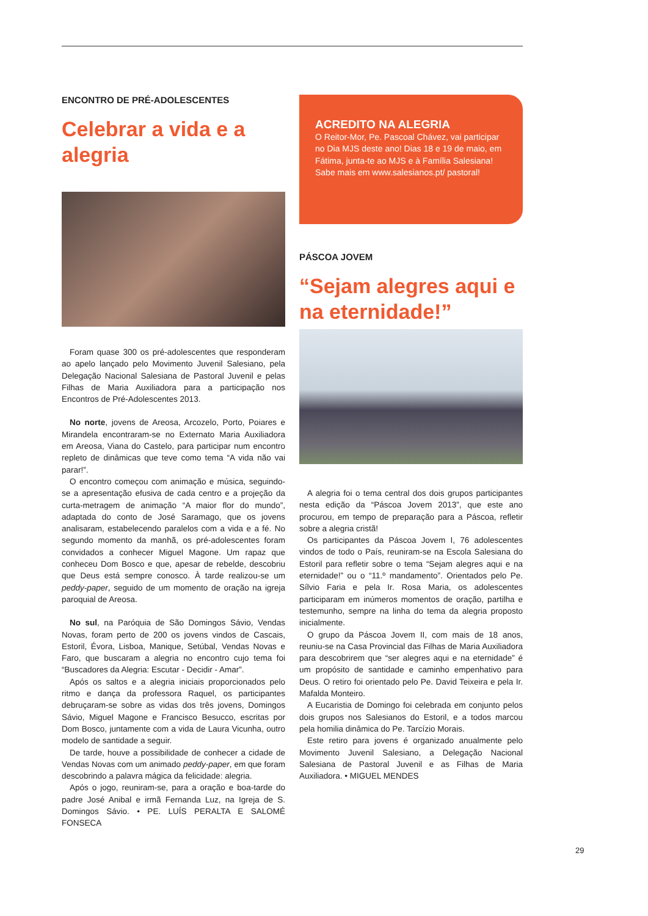ENCONTRO DE PRÉ-ADOLESCENTES
Celebrar a vida e a alegria
Foram quase 300 os pré-adolescentes que responderam ao apelo lançado pelo Movimento Juvenil Salesiano, pela Delegação Nacional Salesiana de Pastoral Juvenil e pelas Filhas de Maria Auxiliadora para a participação nos Encontros de Pré-Adolescentes 2013.
No norte, jovens de Areosa, Arcozelo, Porto, Poiares e Mirandela encontraram-se no Externato Maria Auxiliadora em Areosa, Viana do Castelo, para participar num encontro repleto de dinâmicas que teve como tema “A vida não vai parar!”.
O encontro começou com animação e música, seguindo-se a apresentação efusiva de cada centro e a projeção da curta-metragem de animação “A maior flor do mundo”, adaptada do conto de José Saramago, que os jovens analisaram, estabelecendo paralelos com a vida e a fé. No segundo momento da manhã, os pré-adolescentes foram convidados a conhecer Miguel Magone. Um rapaz que conheceu Dom Bosco e que, apesar de rebelde, descobriu que Deus está sempre conosco. À tarde realizou-se um peddy-paper, seguido de um momento de oração na igreja paroquial de Areosa.
No sul, na Paróquia de São Domingos Sávio, Vendas Novas, foram perto de 200 os jovens vindos de Cascais, Estoril, Évora, Lisboa, Manique, Setúbal, Vendas Novas e Faro, que buscaram a alegria no encontro cujo tema foi “Buscadores da Alegria: Escutar - Decidir - Amar”.
Após os saltos e a alegria iniciais proporcionados pelo ritmo e dança da professora Raquel, os participantes debruçaram-se sobre as vidas dos três jovens, Domingos Sávio, Miguel Magone e Francisco Besucco, escritas por Dom Bosco, juntamente com a vida de Laura Vicunha, outro modelo de santidade a seguir.
De tarde, houve a possibilidade de conhecer a cidade de Vendas Novas com um animado peddy-paper, em que foram descobrindo a palavra mágica da felicidade: alegria.
Após o jogo, reuniram-se, para a oração e boa-tarde do padre José Anibal e irmã Fernanda Luz, na Igreja de S. Domingos Sávio. • PE. LUÍS PERALTA E SALOMÉ FONSECA
ACREDITO NA ALEGRIA
O Reitor-Mor, Pe. Pascoal Chávez, vai participar no Dia MJS deste ano! Dias 18 e 19 de maio, em Fátima, junta-te ao MJS e à Família Salesiana! Sabe mais em www.salesianos.pt/ pastoral!
PÁSCOA JOVEM
“Sejam alegres aqui e na eternidade!”
A alegria foi o tema central dos dois grupos participantes nesta edição da “Páscoa Jovem 2013”, que este ano procurou, em tempo de preparação para a Páscoa, refletir sobre a alegria cristã!
Os participantes da Páscoa Jovem I, 76 adolescentes vindos de todo o País, reuniram-se na Escola Salesiana do Estoril para refletir sobre o tema “Sejam alegres aqui e na eternidade!” ou o “11.º mandamento”. Orientados pelo Pe. Sílvio Faria e pela Ir. Rosa Maria, os adolescentes participaram em inúmeros momentos de oração, partilha e testemunho, sempre na linha do tema da alegria proposto inicialmente.
O grupo da Páscoa Jovem II, com mais de 18 anos, reuniu-se na Casa Provincial das Filhas de Maria Auxiliadora para descobrirem que “ser alegres aqui e na eternidade” é um propósito de santidade e caminho empenhativo para Deus. O retiro foi orientado pelo Pe. David Teixeira e pela Ir. Mafalda Monteiro.
A Eucaristia de Domingo foi celebrada em conjunto pelos dois grupos nos Salesianos do Estoril, e a todos marcou pela homilia dinâmica do Pe. Tarcízio Morais.
Este retiro para jovens é organizado anualmente pelo Movimento Juvenil Salesiano, a Delegação Nacional Salesiana de Pastoral Juvenil e as Filhas de Maria Auxiliadora. • MIGUEL MENDES
29